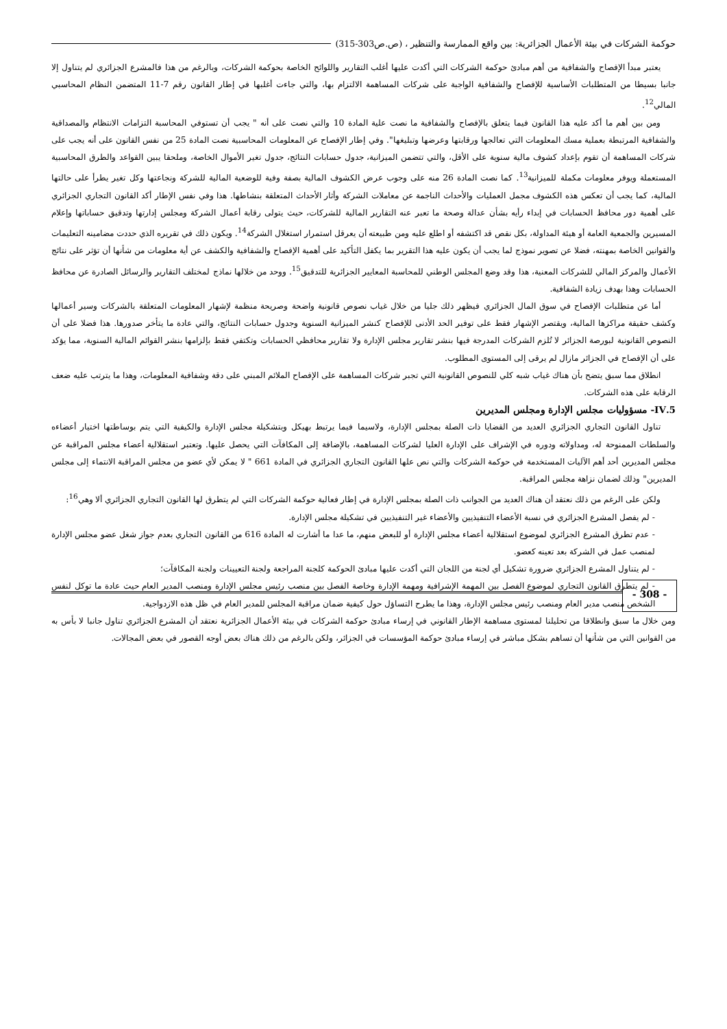حوكمة الشركات في بيئة الأعمال الجزائرية: بين واقع الممارسة والتنظير ، (ص.ص303-315)
يعتبر مبدأ الإفصاح والشفافية من أهم مبادئ حوكمة الشركات التي أكدت عليها أغلب التقارير واللوائح الخاصة بحوكمة الشركات، وبالرغم من هذا فالمشرع الجزائري لم يتناول إلا جانبا بسيطا من المتطلبات الأساسية للإفصاح والشفافية الواجبة على شركات المساهمة الالتزام بها، والتي جاءت أغلبها في إطار القانون رقم 7-11 المتضمن النظام المحاسبي المالي<sup>12</sup>.
ومن بين أهم ما أكد عليه هذا القانون فيما يتعلق بالإفصاح والشفافية ما نصت علية المادة 10 والتي نصت على أنه " يجب أن تستوفي المحاسبة التزامات الانتظام والمصداقية والشفافية المرتبطة بعملية مسك المعلومات التي تعالجها ورقابتها وعرضها وتبليغها". وفي إطار الإفصاح عن المعلومات المحاسبية نصت المادة 25 من نفس القانون على أنه يجب على شركات المساهمة أن تقوم بإعداد كشوف مالية سنوية على الأقل، والتي تتضمن الميزانية، جدول حسابات النتائج، جدول تغير الأموال الخاصة، وملحقا يبين القواعد والطرق المحاسبية المستعملة ويوفر معلومات مكملة للميزانية<sup>13</sup>. كما نصت المادة 26 منه على وجوب عرض الكشوف المالية بصفة وفية للوضعية المالية للشركة ونجاعتها وكل تغير يطرأ على حالتها المالية، كما يجب أن تعكس هذه الكشوف مجمل العمليات والأحداث الناجمة عن معاملات الشركة وأثار الأحداث المتعلقة بنشاطها. هذا وفي نفس الإطار أكد القانون التجاري الجزائري على أهمية دور محافظ الحسابات في إبداء رأيه بشأن عدالة وصحة ما تعبر عنه التقارير المالية للشركات، حيث يتولى رقابة أعمال الشركة ومجلس إدارتها وتدقيق حساباتها وإعلام المسيرين والجمعية العامة أو هيئة المداولة، بكل نقص قد اكتشفه أو اطلع عليه ومن طبيعته أن يعرقل استمرار استغلال الشركة<sup>14</sup>. ويكون ذلك في تقريره الذي حددت مضامينه التعليمات والقوانين الخاصة بمهنته، فضلا عن تصوير نموذج لما يجب أن يكون عليه هذا التقرير بما يكفل التأكيد على أهمية الإفصاح والشفافية والكشف عن أية معلومات من شأنها أن تؤثر على نتائج الأعمال والمركز المالي للشركات المعنية، هذا وقد وضع المجلس الوطني للمحاسبة المعايير الجزائرية للتدقيق<sup>15</sup>. ووحد من خلالها نماذج لمختلف التقارير والرسائل الصادرة عن محافظ الحسابات وهذا بهدف زيادة الشفافية.
أما عن متطلبات الإفصاح في سوق المال الجزائري فيظهر ذلك جليا من خلال غياب نصوص قانونية واضحة وصريحة منظمة لإشهار المعلومات المتعلقة بالشركات وسير أعمالها وكشف حقيقة مراكزها المالية، ويقتصر الإشهار فقط على توفير الحد الأدنى للإفصاح كنشر الميزانية السنوية وجدول حسابات النتائج، والتي عادة ما يتأخر صدورها. هذا فضلا على أن النصوص القانونية لبورصة الجزائر لا تُلزم الشركات المدرجة فيها بنشر تقارير مجلس الإدارة ولا تقارير محافظي الحسابات وتكتفي فقط بإلزامها بنشر القوائم المالية السنوية، مما يؤكد على أن الإفصاح في الجزائر مازال لم يرقى إلى المستوى المطلوب.
انطلاق مما سبق يتضح بأن هناك غياب شبه كلي للنصوص القانونية التي تجبر شركات المساهمة على الإفصاح الملائم المبني على دقة وشفافية المعلومات، وهذا ما يترتب عليه ضعف الرقابة على هذه الشركات.
5.IV- مسؤوليات مجلس الإدارة ومجلس المديرين
تناول القانون التجاري الجزائري العديد من القضايا ذات الصلة بمجلس الإدارة، ولاسيما فيما يرتبط بهيكل وبتشكيلة مجلس الإدارة والكيفية التي يتم بوساطتها اختيار أعضاءه والسلطات الممنوحة له، ومداولاته ودوره في الإشراف على الإدارة العليا لشركات المساهمة، بالإضافة إلى المكافآت التي يحصل عليها. وتعتبر استقلالية أعضاء مجلس المراقبة عن مجلس المديرين أحد أهم الآليات المستخدمة في حوكمة الشركات والتي نص علها القانون التجاري الجزائري في المادة 661 " لا يمكن لأي عضو من مجلس المراقبة الانتماء إلى مجلس المديرين" وذلك لضمان نزاهة مجلس المراقبة.
ولكن على الرغم من ذلك نعتقد أن هناك العديد من الجوانب ذات الصلة بمجلس الإدارة في إطار فعالية حوكمة الشركات التي لم يتطرق لها القانون التجاري الجزائري ألا وهي<sup>16</sup>:
- لم يفصل المشرع الجزائري في نسبة الأعضاء التنفيذيين والأعضاء غير التنفيذيين في تشكيلة مجلس الإدارة.
- عدم تطرق المشرع الجزائري لموضوع استقلالية أعضاء مجلس الإدارة أو للبعض منهم، ما عدا ما أشارت له المادة 616 من القانون التجاري بعدم جواز شغل عضو مجلس الإدارة لمنصب عمل في الشركة بعد تعينه كعضو.
- لم يتناول المشرع الجزائري ضرورة تشكيل أي لجنة من اللجان التي أكدت عليها مبادئ الحوكمة كلجنة المراجعة ولجنة التعيينات ولجنة المكافآت؛
- لم يتطرق القانون التجاري لموضوع الفصل بين المهمة الإشرافية ومهمة الإدارة وخاصة الفصل بين منصب رئيس مجلس الإدارة ومنصب المدير العام حيث عادة ما توكل لنفس الشخص منصب مدير العام ومنصب رئيس مجلس الإدارة، وهذا ما يطرح التساؤل حول كيفية ضمان مراقبة المجلس للمدير العام في ظل هذه الازدواجية.
ومن خلال ما سبق وانطلاقا من تحليلنا لمستوى مساهمة الإطار القانوني في إرساء مبادئ حوكمة الشركات في بيئة الأعمال الجزائرية نعتقد أن المشرع الجزائري تناول جانبا لا بأس به من القوانين التي من شأنها أن تساهم بشكل مباشر في إرساء مبادئ حوكمة المؤسسات في الجزائر، ولكن بالرغم من ذلك هناك بعض أوجه القصور في بعض المجالات.
- 308 -